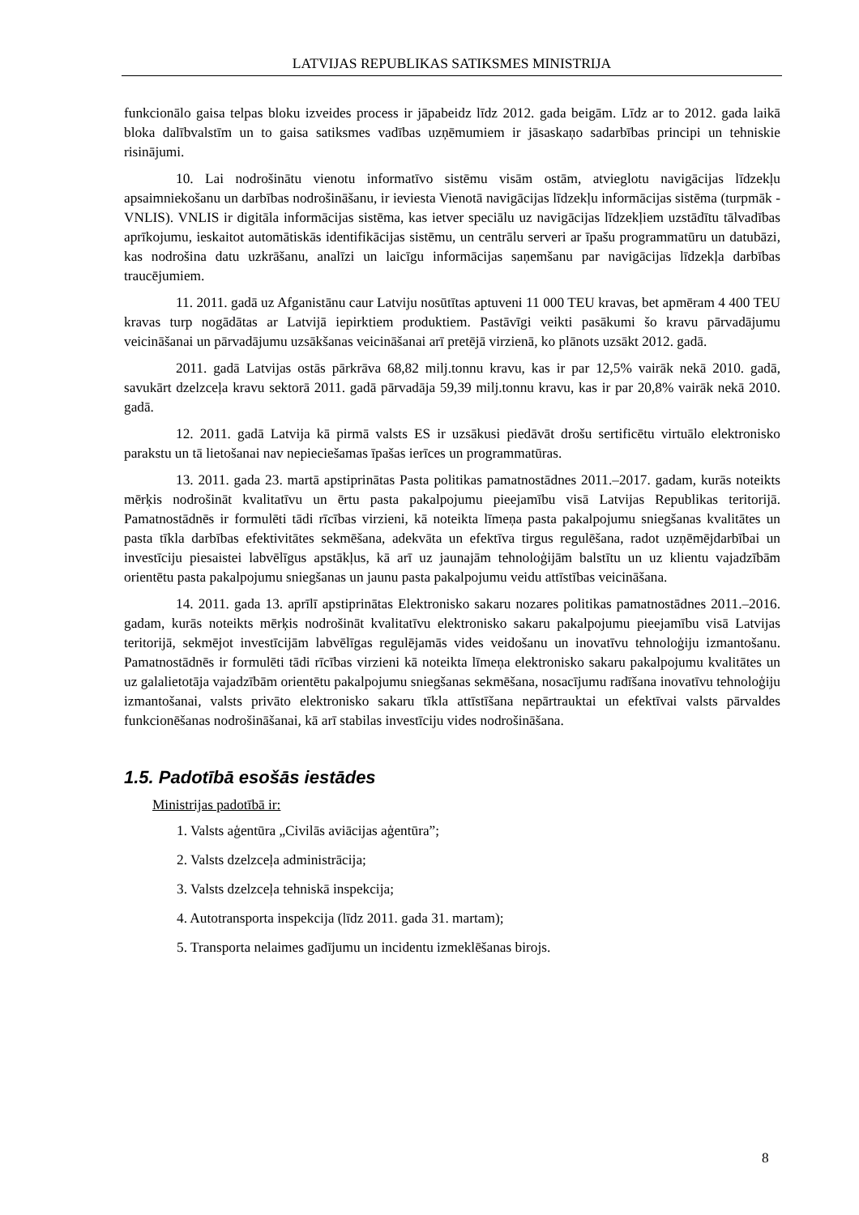LATVIJAS REPUBLIKAS SATIKSMES MINISTRIJA
funkcionālo gaisa telpas bloku izveides process ir jāpabeidz līdz 2012. gada beigām. Līdz ar to 2012. gada laikā bloka dalībvalstīm un to gaisa satiksmes vadības uzņēmumiem ir jāsaskaņo sadarbības principi un tehniskie risinājumi.
10. Lai nodrošinātu vienotu informatīvo sistēmu visām ostām, atvieglotu navigācijas līdzekļu apsaimniekošanu un darbības nodrošināšanu, ir ieviesta Vienotā navigācijas līdzekļu informācijas sistēma (turpmāk - VNLIS). VNLIS ir digitāla informācijas sistēma, kas ietver speciālu uz navigācijas līdzekļiem uzstādītu tālvadības aprīkojumu, ieskaitot automātiskās identifikācijas sistēmu, un centrālu serveri ar īpašu programmatūru un datubāzi, kas nodrošina datu uzkrāšanu, analīzi un laicīgu informācijas saņemšanu par navigācijas līdzekļa darbības traucējumiem.
11. 2011. gadā uz Afganistānu caur Latviju nosūtītas aptuveni 11 000 TEU kravas, bet apmēram 4 400 TEU kravas turp nogādātas ar Latvijā iepirktiem produktiem. Pastāvīgi veikti pasākumi šo kravu pārvadājumu veicināšanai un pārvadājumu uzsākšanas veicināšanai arī pretējā virzienā, ko plānots uzsākt 2012. gadā.
2011. gadā Latvijas ostās pārkrāva 68,82 milj.tonnu kravu, kas ir par 12,5% vairāk nekā 2010. gadā, savukārt dzelzceļa kravu sektorā 2011. gadā pārvadāja 59,39 milj.tonnu kravu, kas ir par 20,8% vairāk nekā 2010. gadā.
12. 2011. gadā Latvija kā pirmā valsts ES ir uzsākusi piedāvāt drošu sertificētu virtuālo elektronisko parakstu un tā lietošanai nav nepieciešamas īpašas ierīces un programmatūras.
13. 2011. gada 23. martā apstiprinātas Pasta politikas pamatnostādnes 2011.–2017. gadam, kurās noteikts mērķis nodrošināt kvalitatīvu un ērtu pasta pakalpojumu pieejamību visā Latvijas Republikas teritorijā. Pamatnostādnēs ir formulēti tādi rīcības virzieni, kā noteikta līmeņa pasta pakalpojumu sniegšanas kvalitātes un pasta tīkla darbības efektivitātes sekmēšana, adekvāta un efektīva tirgus regulēšana, radot uzņēmējdarbībai un investīciju piesaistei labvēlīgus apstākļus, kā arī uz jaunajām tehnoloģijām balstītu un uz klientu vajadzībām orientētu pasta pakalpojumu sniegšanas un jaunu pasta pakalpojumu veidu attīstības veicināšana.
14. 2011. gada 13. aprīlī apstiprinātas Elektronisko sakaru nozares politikas pamatnostādnes 2011.–2016. gadam, kurās noteikts mērķis nodrošināt kvalitatīvu elektronisko sakaru pakalpojumu pieejamību visā Latvijas teritorijā, sekmējot investīcijām labvēlīgas regulējamās vides veidošanu un inovatīvu tehnoloģiju izmantošanu. Pamatnostādnēs ir formulēti tādi rīcības virzieni kā noteikta līmeņa elektronisko sakaru pakalpojumu kvalitātes un uz galalietotāja vajadzībām orientētu pakalpojumu sniegšanas sekmēšana, nosacījumu radīšana inovatīvu tehnoloģiju izmantošanai, valsts privāto elektronisko sakaru tīkla attīstīšana nepārtrauktai un efektīvai valsts pārvaldes funkcionēšanas nodrošināšanai, kā arī stabilas investīciju vides nodrošināšana.
1.5. Padotībā esošās iestādes
Ministrijas padotībā ir:
1. Valsts aģentūra „Civilās aviācijas aģentūra”;
2. Valsts dzelzceļa administrācija;
3. Valsts dzelzceļa tehniskā inspekcija;
4. Autotransporta inspekcija (līdz 2011. gada 31. martam);
5. Transporta nelaimes gadījumu un incidentu izmeklēšanas birojs.
8